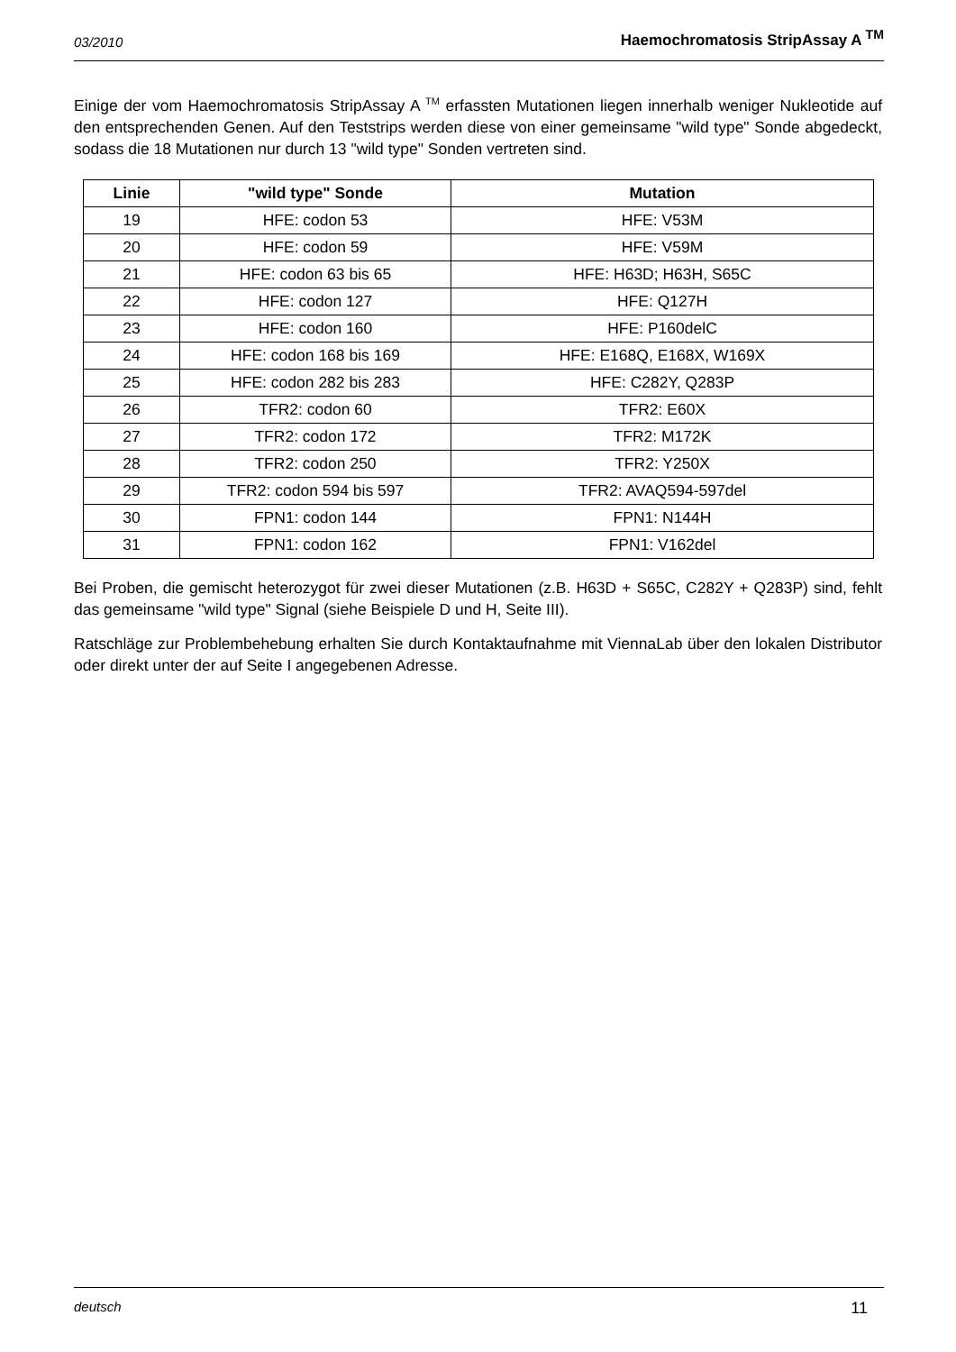03/2010 Haemochromatosis StripAssay A <sup>TM</sup>
Einige der vom Haemochromatosis StripAssay A <sup>TM</sup> erfassten Mutationen liegen innerhalb weniger Nukleotide auf den entsprechenden Genen. Auf den Teststrips werden diese von einer gemeinsame "wild type" Sonde abgedeckt, sodass die 18 Mutationen nur durch 13 "wild type" Sonden vertreten sind.
| Linie | "wild type" Sonde | Mutation |
| --- | --- | --- |
| 19 | HFE: codon 53 | HFE: V53M |
| 20 | HFE: codon 59 | HFE: V59M |
| 21 | HFE: codon 63 bis 65 | HFE: H63D; H63H, S65C |
| 22 | HFE: codon 127 | HFE: Q127H |
| 23 | HFE: codon 160 | HFE: P160delC |
| 24 | HFE: codon 168 bis 169 | HFE: E168Q, E168X, W169X |
| 25 | HFE: codon 282 bis 283 | HFE: C282Y, Q283P |
| 26 | TFR2: codon 60 | TFR2: E60X |
| 27 | TFR2: codon 172 | TFR2: M172K |
| 28 | TFR2: codon 250 | TFR2: Y250X |
| 29 | TFR2: codon 594 bis 597 | TFR2: AVAQ594-597del |
| 30 | FPN1: codon 144 | FPN1: N144H |
| 31 | FPN1: codon 162 | FPN1: V162del |
Bei Proben, die gemischt heterozygot für zwei dieser Mutationen (z.B. H63D + S65C, C282Y + Q283P) sind, fehlt das gemeinsame "wild type" Signal (siehe Beispiele D und H, Seite III).
Ratschläge zur Problembehebung erhalten Sie durch Kontaktaufnahme mit ViennaLab über den lokalen Distributor oder direkt unter der auf Seite I angegebenen Adresse.
deutsch 11